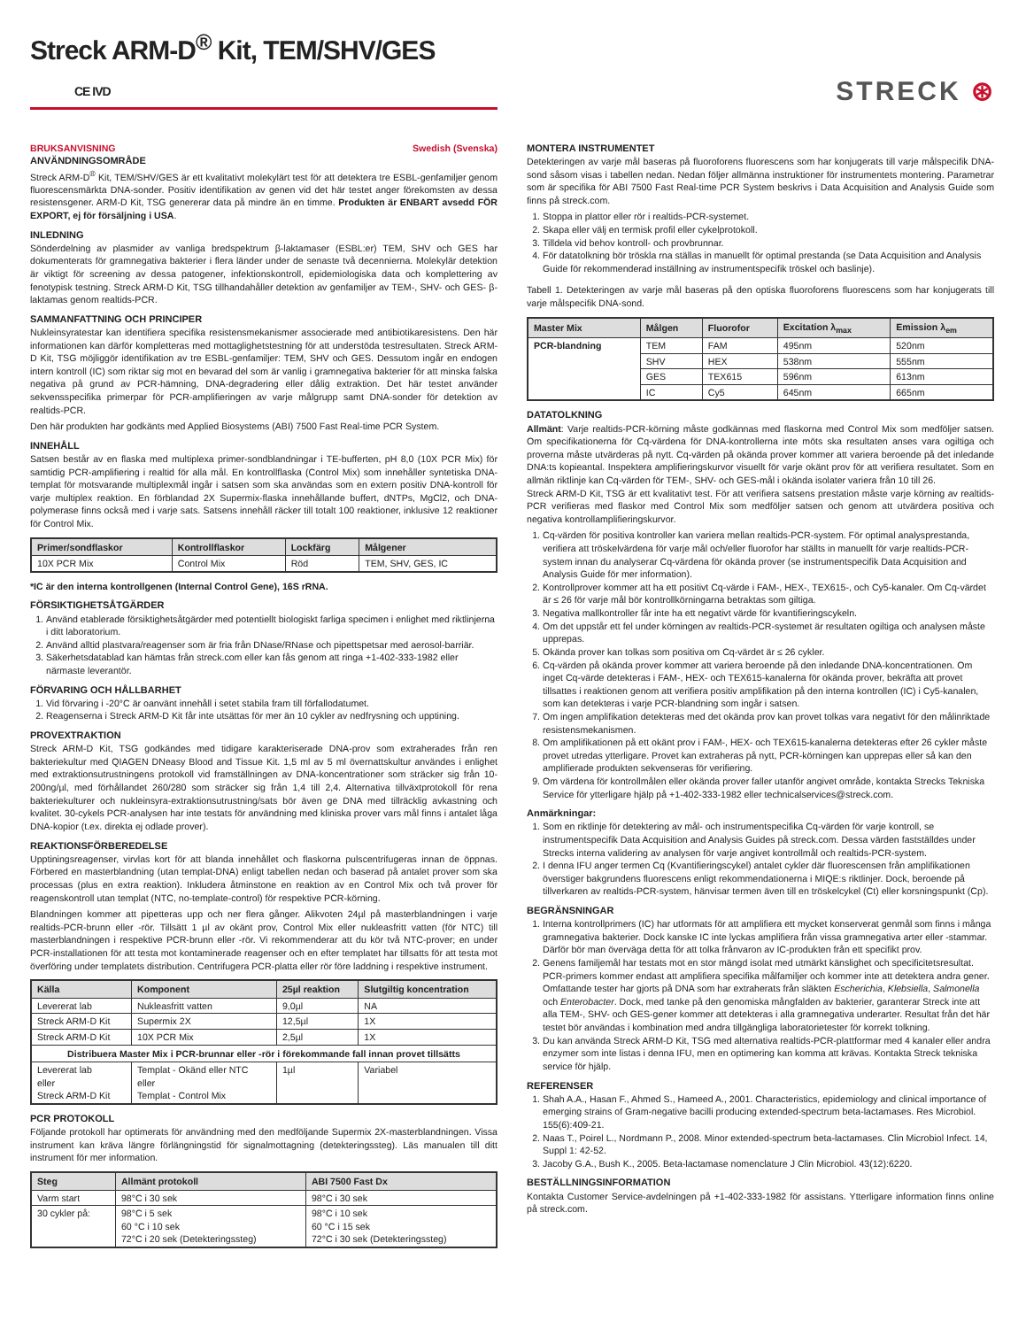Streck ARM-D<sup>®</sup> Kit, TEM/SHV/GES CE IVD
STRECK ⊛
BRUKSANVISNING Swedish (Svenska)
ANVÄNDNINGSOMRÅDE
Streck ARM-D<sup>®</sup> Kit, TEM/SHV/GES är ett kvalitativt molekylärt test för att detektera tre ESBL-genfamiljer genom fluorescensmärkta DNA-sonder. Positiv identifikation av genen vid det här testet anger förekomsten av dessa resistensgener. ARM-D Kit, TSG genererar data på mindre än en timme. Produkten är ENBART avsedd FÖR EXPORT, ej för försäljning i USA.
INLEDNING
Sönderdelning av plasmider av vanliga bredspektrum β-laktamaser (ESBL:er) TEM, SHV och GES har dokumenterats för gramnegativa bakterier i flera länder under de senaste två decennierna. Molekylär detektion är viktigt för screening av dessa patogener, infektionskontroll, epidemiologiska data och komplettering av fenotypisk testning. Streck ARM-D Kit, TSG tillhandahåller detektion av genfamiljer av TEM-, SHV- och GES- β-laktamas genom realtids-PCR.
SAMMANFATTNING OCH PRINCIPER
Nukleinsyratestar kan identifiera specifika resistensmekanismer associerade med antibiotikaresistens. Den här informationen kan därför kompletteras med mottaglighetstestning för att understöda testresultaten. Streck ARM-D Kit, TSG möjliggör identifikation av tre ESBL-genfamiljer: TEM, SHV och GES. Dessutom ingår en endogen intern kontroll (IC) som riktar sig mot en bevarad del som är vanlig i gramnegativa bakterier för att minska falska negativa på grund av PCR-hämning, DNA-degradering eller dålig extraktion. Det här testet använder sekvensspecifika primerpar för PCR-amplifieringen av varje målgrupp samt DNA-sonder för detektion av realtids-PCR.
Den här produkten har godkänts med Applied Biosystems (ABI) 7500 Fast Real-time PCR System.
INNEHÅLL
Satsen består av en flaska med multiplexa primer-sondblandningar i TE-bufferten, pH 8,0 (10X PCR Mix) för samtidig PCR-amplifiering i realtid för alla mål. En kontrollflaska (Control Mix) som innehåller syntetiska DNA-templat för motsvarande multiplexmål ingår i satsen som ska användas som en extern positiv DNA-kontroll för varje multiplex reaktion. En förblandad 2X Supermix-flaska innehållande buffert, dNTPs, MgCl2, och DNA-polymerase finns också med i varje sats. Satsens innehåll räcker till totalt 100 reaktioner, inklusive 12 reaktioner för Control Mix.
| Primer/sondflaskor | Kontrollflaskor | Lockfärg | Målgener |
| --- | --- | --- | --- |
| 10X PCR Mix | Control Mix | Röd | TEM, SHV, GES, IC |
*IC är den interna kontrollgenen (Internal Control Gene), 16S rRNA.
FÖRSIKTIGHETSÅTGÄRDER
1. Använd etablerade försiktighetsåtgärder med potentiellt biologiskt farliga specimen i enlighet med riktlinjerna i ditt laboratorium.
2. Använd alltid plastvara/reagenser som är fria från DNase/RNase och pipettspetsar med aerosol-barriär.
3. Säkerhetsdatablad kan hämtas från streck.com eller kan fås genom att ringa +1-402-333-1982 eller närmaste leverantör.
FÖRVARING OCH HÅLLBARHET
1. Vid förvaring i -20°C är oanvänt innehåll i setet stabila fram till förfallodatumet.
2. Reagenserna i Streck ARM-D Kit får inte utsättas för mer än 10 cykler av nedfrysning och upptining.
PROVEXTRAKTION
Streck ARM-D Kit, TSG godkändes med tidigare karakteriserade DNA-prov som extraherades från ren bakteriekultur med QIAGEN DNeasy Blood and Tissue Kit. 1,5 ml av 5 ml övernattskultur användes i enlighet med extraktionsutrustningens protokoll vid framställningen av DNA-koncentrationer som sträcker sig från 10-200ng/µl, med förhållandet 260/280 som sträcker sig från 1,4 till 2,4. Alternativa tillväxtprotokoll för rena bakteriekulturer och nukleinsyra-extraktionsutrustning/sats bör även ge DNA med tillräcklig avkastning och kvalitet. 30-cykels PCR-analysen har inte testats för användning med kliniska prover vars mål finns i antalet låga DNA-kopior (t.ex. direkta ej odlade prover).
REAKTIONSFÖRBEREDELSE
Upptiningsreagenser, virvlas kort för att blanda innehållet och flaskorna pulscentrifugeras innan de öppnas. Förbered en masterblandning (utan templat-DNA) enligt tabellen nedan och baserad på antalet prover som ska processas (plus en extra reaktion). Inkludera åtminstone en reaktion av en Control Mix och två prover för reagenskontroll utan templat (NTC, no-template-control) för respektive PCR-körning.
Blandningen kommer att pipetteras upp och ner flera gånger. Alikvoten 24µl på masterblandningen i varje realtids-PCR-brunn eller -rör. Tillsätt 1 µl av okänt prov, Control Mix eller nukleasfritt vatten (för NTC) till masterblandningen i respektive PCR-brunn eller -rör. Vi rekommenderar att du kör två NTC-prover; en under PCR-installationen för att testa mot kontaminerade reagenser och en efter templatet har tillsatts för att testa mot överföring under templatets distribution. Centrifugera PCR-platta eller rör före laddning i respektive instrument.
| Källa | Komponent | 25µl reaktion | Slutgiltig koncentration |
| --- | --- | --- | --- |
| Levererat lab | Nukleasfritt vatten | 9,0µl | NA |
| Streck ARM-D Kit | Supermix 2X | 12,5µl | 1X |
| Streck ARM-D Kit | 10X PCR Mix | 2,5µl | 1X |
| Distribuera Master Mix i PCR-brunnar eller -rör i förekommande fall innan provet tillsätts | | | |
| Levererat lab eller Streck ARM-D Kit | Templat - Okänd eller NTC eller Templat - Control Mix | 1µl | Variabel |
PCR PROTOKOLL
Följande protokoll har optimerats för användning med den medföljande Supermix 2X-masterblandningen. Vissa instrument kan kräva längre förlängningstid för signalmottagning (detekteringssteg). Läs manualen till ditt instrument för mer information.
| Steg | Allmänt protokoll | ABI 7500 Fast Dx |
| --- | --- | --- |
| Varm start | 98°C i 30 sek | 98°C i 30 sek |
| 30 cykler på: | 98°C i 5 sek 60 °C i 10 sek 72°C i 20 sek (Detekteringssteg) | 98°C i 10 sek 60 °C i 15 sek 72°C i 30 sek (Detekteringssteg) |
MONTERA INSTRUMENTET
Detekteringen av varje mål baseras på fluoroforens fluorescens som har konjugerats till varje målspecifik DNA-sond såsom visas i tabellen nedan. Nedan följer allmänna instruktioner för instrumentets montering. Parametrar som är specifika för ABI 7500 Fast Real-time PCR System beskrivs i Data Acquisition and Analysis Guide som finns på streck.com.
1. Stoppa in plattor eller rör i realtids-PCR-systemet.
2. Skapa eller välj en termisk profil eller cykelprotokoll.
3. Tilldela vid behov kontroll- och provbrunnar.
4. För datatolkning bör tröskla rna ställas in manuellt för optimal prestanda (se Data Acquisition and Analysis Guide för rekommenderad inställning av instrumentspecifik tröskel och baslinje).
Tabell 1. Detekteringen av varje mål baseras på den optiska fluoroforens fluorescens som har konjugerats till varje målspecifik DNA-sond.
| Master Mix | Målgen | Fluorofor | Excitation λ<sub>max</sub> | Emission λ<sub>em</sub> |
| --- | --- | --- | --- | --- |
| PCR-blandning | TEM | FAM | 495nm | 520nm |
| | SHV | HEX | 538nm | 555nm |
| | GES | TEX615 | 596nm | 613nm |
| | IC | Cy5 | 645nm | 665nm |
DATATOLKNING
Allmänt: Varje realtids-PCR-körning måste godkännas med flaskorna med Control Mix som medföljer satsen. Om specifikationerna för Cq-värdena för DNA-kontrollerna inte möts ska resultaten anses vara ogiltiga och proverna måste utvärderas på nytt. Cq-värden på okända prover kommer att variera beroende på det inledande DNA:ts kopieantal. Inspektera amplifieringskurvor visuellt för varje okänt prov för att verifiera resultatet. Som en allmän riktlinje kan Cq-värden för TEM-, SHV- och GES-mål i okända isolater variera från 10 till 26.
Streck ARM-D Kit, TSG är ett kvalitativt test. För att verifiera satsens prestation måste varje körning av realtids-PCR verifieras med flaskor med Control Mix som medföljer satsen och genom att utvärdera positiva och negativa kontrollamplifieringskurvor.
1. Cq-värden för positiva kontroller kan variera mellan realtids-PCR-system. För optimal analysprestanda, verifiera att tröskelvärdena för varje mål och/eller fluorofor har ställts in manuellt för varje realtids-PCR-system innan du analyserar Cq-värdena för okända prover (se instrumentspecifik Data Acquisition and Analysis Guide för mer information).
2. Kontrollprover kommer att ha ett positivt Cq-värde i FAM-, HEX-, TEX615-, och Cy5-kanaler. Om Cq-värdet är ≤ 26 för varje mål bör kontrollkörningarna betraktas som giltiga.
3. Negativa mallkontroller får inte ha ett negativt värde för kvantifieringscykeln.
4. Om det uppstår ett fel under körningen av realtids-PCR-systemet är resultaten ogiltiga och analysen måste upprepas.
5. Okända prover kan tolkas som positiva om Cq-värdet är ≤ 26 cykler.
6. Cq-värden på okända prover kommer att variera beroende på den inledande DNA-koncentrationen. Om inget Cq-värde detekteras i FAM-, HEX- och TEX615-kanalerna för okända prover, bekräfta att provet tillsattes i reaktionen genom att verifiera positiv amplifikation på den interna kontrollen (IC) i Cy5-kanalen, som kan detekteras i varje PCR-blandning som ingår i satsen.
7. Om ingen amplifikation detekteras med det okända prov kan provet tolkas vara negativt för den målinriktade resistensmekanismen.
8. Om amplifikationen på ett okänt prov i FAM-, HEX- och TEX615-kanalerna detekteras efter 26 cykler måste provet utredas ytterligare. Provet kan extraheras på nytt, PCR-körningen kan upprepas eller så kan den amplifierade produkten sekvenseras för verifiering.
9. Om värdena för kontrollmålen eller okända prover faller utanför angivet område, kontakta Strecks Tekniska Service för ytterligare hjälp på +1-402-333-1982 eller technicalservices@streck.com.
Anmärkningar:
1. Som en riktlinje för detektering av mål- och instrumentspecifika Cq-värden för varje kontroll, se instrumentspecifik Data Acquisition and Analysis Guides på streck.com. Dessa värden fastställdes under Strecks interna validering av analysen för varje angivet kontrollmål och realtids-PCR-system.
2. I denna IFU anger termen Cq (Kvantifieringscykel) antalet cykler där fluorescensen från amplifikationen överstiger bakgrundens fluorescens enligt rekommendationerna i MIQE:s riktlinjer. Dock, beroende på tillverkaren av realtids-PCR-system, hänvisar termen även till en tröskelcykel (Ct) eller korsningspunkt (Cp).
BEGRÄNSNINGAR
1. Interna kontrollprimers (IC) har utformats för att amplifiera ett mycket konserverat genmål som finns i många gramnegativa bakterier. Dock kanske IC inte lyckas amplifiera från vissa gramnegativa arter eller -stammar. Därför bör man överväga detta för att tolka frånvaron av IC-produkten från ett specifikt prov.
2. Genens familjemål har testats mot en stor mängd isolat med utmärkt känslighet och specificitetsresultat. PCR-primers kommer endast att amplifiera specifika målfamiljer och kommer inte att detektera andra gener. Omfattande tester har gjorts på DNA som har extraherats från släkten Escherichia, Klebsiella, Salmonella och Enterobacter. Dock, med tanke på den genomiska mångfalden av bakterier, garanterar Streck inte att alla TEM-, SHV- och GES-gener kommer att detekteras i alla gramnegativa underarter. Resultat från det här testet bör användas i kombination med andra tillgängliga laboratorietester för korrekt tolkning.
3. Du kan använda Streck ARM-D Kit, TSG med alternativa realtids-PCR-plattformar med 4 kanaler eller andra enzymer som inte listas i denna IFU, men en optimering kan komma att krävas. Kontakta Streck tekniska service för hjälp.
REFERENSER
1. Shah A.A., Hasan F., Ahmed S., Hameed A., 2001. Characteristics, epidemiology and clinical importance of emerging strains of Gram-negative bacilli producing extended-spectrum beta-lactamases. Res Microbiol. 155(6):409-21.
2. Naas T., Poirel L., Nordmann P., 2008. Minor extended-spectrum beta-lactamases. Clin Microbiol Infect. 14, Suppl 1: 42-52.
3. Jacoby G.A., Bush K., 2005. Beta-lactamase nomenclature J Clin Microbiol. 43(12):6220.
BESTÄLLNINGSINFORMATION
Kontakta Customer Service-avdelningen på +1-402-333-1982 för assistans. Ytterligare information finns online på streck.com.